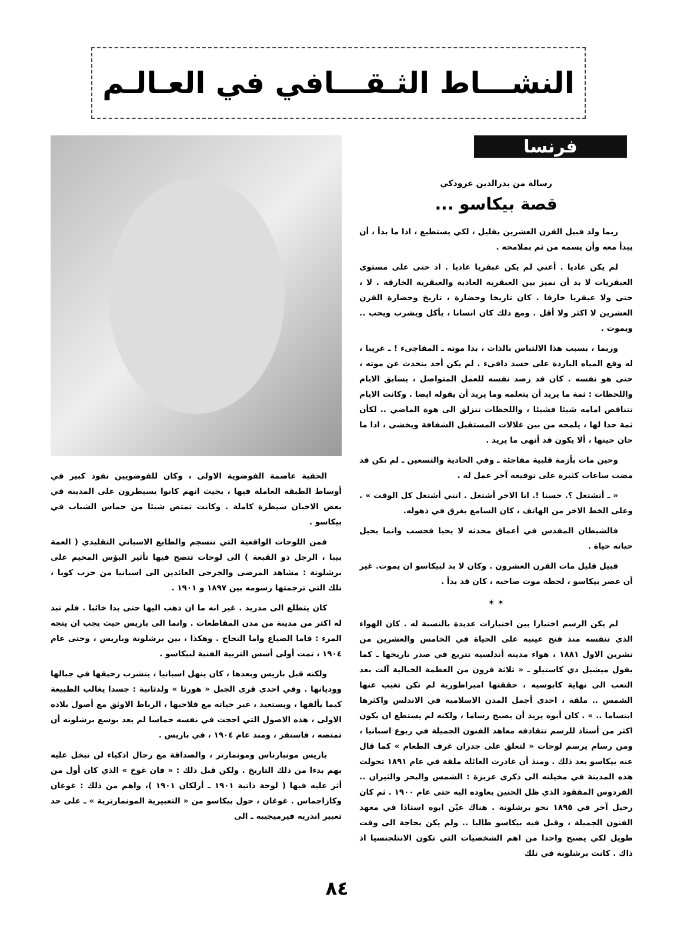النشـــاط الثـقـــافي في العـالـم
فرنسا
رسالة من بدرالدين عرودكي
قصة بيكاسو ...
ربما ولد قبيل القرن العشرين بقليل ، لكي يستطيع ، اذا ما بدأ ، أن يبدأ معه وأن يسمه من ثم بملامحه .
لم يكن عاديا . أعني لم يكن عبقريا عاديا . اذ حتى على مستوى العبقريات لا بد أن نميز بين العبقرية العادية والعبقرية الخارقة . لا ، حتى ولا عبقريا خارقا . كان تاريخا وحضارة ، تاريخ وحضارة القرن العشرين لا اكثر ولا أقل . ومع ذلك كان انسانا ، يأكل ويشرب ويحب .. ويموت .
وربما ، بسبب هذا الالتباس بالذات ، بدا موته ـ المفاجىء ! ـ غريبا ، له وقع المياه الباردة على جسد دافىء . لم يكن أحد يتحدث عن موته ، حتى هو نفسه . كان قد رصد نفسه للعمل المتواصل ، يسابق الايام واللحظات : ثمة ما يريد أن يتعلمه وما يريد أن يقوله ايضا . وكانت الايام تتناقص امامه شيئا فشيئا ، واللحظات تنزلق الى هوة الماضي .. لكأن ثمة حدا لها ، يلمحه من بين غلالات المستقبل الشفافة ويخشى ، اذا ما حان حينها ، ألا يكون قد أنهى ما يريد .
وحين مات بأزمة قلبية مفاجئة ـ وفي الحادية والتسعين ـ لم تكن قد مضت ساعات كثيرة على توقيعه آخر عمل له .
« ـ أتشتغل ؟. حسنا !. انا الاخر أشتغل . انني أشتغل كل الوقت » . وعلى الخط الاخر من الهاتف ، كان السامع يغرق في ذهوله.
فالشيطان المقدس في أعماق محدثه لا يحيا فحسب وانما يحيل حياته حياة .
قبيل قليل مات القرن العشرون . وكان لا بد لبيكاسو ان يموت. غير أن عصر بيكاسو ، لحظة موت صاحبه ، كان قد بدأ .
✶ ✶
لم يكن الرسم اختيارا بين اختيارات عديدة بالنسبة له . كان الهواء الذي تنفسه منذ فتح عينيه على الحياة في الخامس والعشرين من تشرين الاول ١٨٨١ ، هواء مدينة أندلسية تتربع في صدر تاريخها ـ كما يقول ميشيل دي كاستيلو ـ « ثلاثة قرون من العظمة الخيالية آلت بعد التعب الى نهاية كابوسيه ، حققتها امبراطورية لم تكن تغيب عنها الشمس .. ملقة ، احدى أجمل المدن الاسلامية في الاندلس واكثرها ابتساما .. » . كان أبوه يريد أن يصبح رساما ، ولكنه لم يستطع ان يكون اكثر من أستاذ للرسم تتقاذفه معاهد الفنون الجميلة في ربوع اسبانيا ، ومن رسام يرسم لوحات « لتعلق على جدران غرف الطعام » كما قال عنه بيكاسو بعد ذلك . ومنذ أن غادرت العائلة ملقة في عام ١٨٩١ تحولت هذه المدينة في مخيلته الى ذكرى عزيزة : الشمس والبحر والثيران .. الفردوس المفقود الذي ظل الحنين يعاوده اليه حتى عام ١٩٠٠ . ثم كان رحيل آخر في ١٨٩٥ نحو برشلونة . هناك عيّن ابوه استاذا في معهد الفنون الجميلة ، وقبل فيه بيكاسو طالبا .. ولم يكن بحاجة الى وقت طويل لكي يصبح واحدا من اهم الشخصيات التي تكون الانتلجنسيا اذ ذاك . كانت برشلونة في تلك
الحقبة عاصمة الفوضوية الاولى ، وكان للفوضويين نفوذ كبير في أوساط الطبقة العاملة فيها ، بحيث انهم كانوا يسيطرون على المدينة في بعض الاحيان سيطرة كاملة . وكانت تمتص شيئا من حماس الشباب في بيكاسو .
فمن اللوحات الواقعية التي تنسجم والطابع الاسباني التقليدي ( العمة بيبا ، الرجل ذو القبعة ) الى لوحات تتضح فيها تأثير البؤس المخيم على برشلونة : مشاهد المرضى والجرحى العائدين الى اسبانيا من حرب كوبا ، تلك التي ترجمتها رسومه بين ١٨٩٧ و ١٩٠١ .
كان يتطلع الى مدريد . غير انه ما ان ذهب اليها حتى بدا خائبا . فلم تبد له اكثر من مدينة من مدن المقاطعات . وانما الى باريس حيث يجب ان يتجه المرء : فاما الضياع واما النجاح . وهكذا ، بين برشلونة وباريس ، وحتى عام ١٩٠٤ ، تمت أولى أسس التربية الفنية لبيكاسو .
ولكنه قبل باريس وبعدها ، كان ينهل اسبانيا ، يتشرب رحيقها في جبالها ووديانها . وفي احدى قرى الجبل « هورتا » ولدثانية : جسدا يغالب الطبيعة كيما يألفها ، ويستعيد ، عبر حياته مع فلاحيها ، الرباط الاوثق مع أصول بلاده الاولى ، هذه الاصول التي اججت في نفسه حماسا لم يعد بوسع برشلونه أن تمتصه ، فاستقر ، ومنذ عام ١٩٠٤ ، في باريس .
باريس مونبارناس ومونمارتر ، والصداقة مع رجال اذكياء لن تبخل عليه بهم بدءا من ذلك التاريخ . ولكن قبل ذلك : « فان غوخ » الذي كان أول من أثر عليه فيها ( لوحة ذاتية ١٩٠١ ـ أرلكان ١٩٠١ )، واهم من ذلك : غوغان وكازاجماس . غوغان ، حول بيكاسو من « التعبيرية المونمارترية » ـ على حد تعبير اندريه فيرميجيبه ـ الى
٨٤